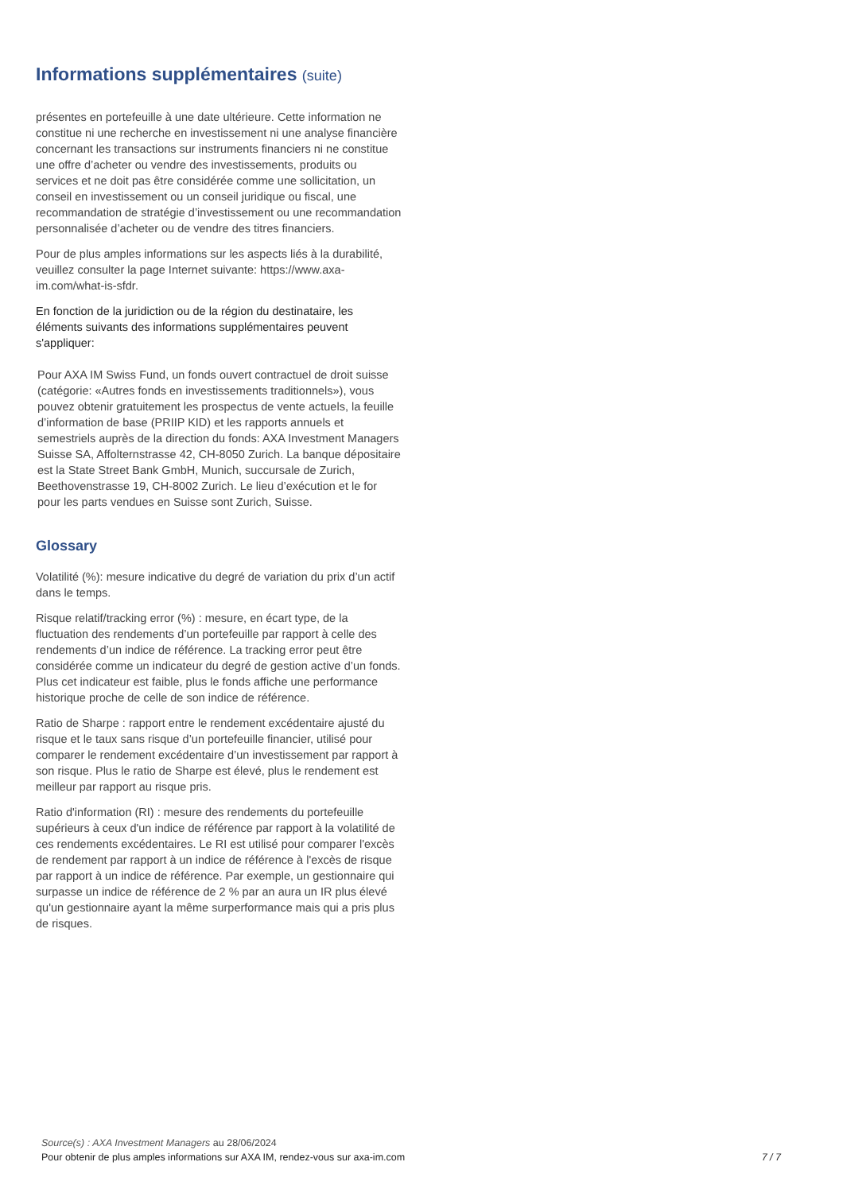Informations supplémentaires (suite)
présentes en portefeuille à une date ultérieure. Cette information ne constitue ni une recherche en investissement ni une analyse financière concernant les transactions sur instruments financiers ni ne constitue une offre d’acheter ou vendre des investissements, produits ou services et ne doit pas être considérée comme une sollicitation, un conseil en investissement ou un conseil juridique ou fiscal, une recommandation de stratégie d’investissement ou une recommandation personnalisée d’acheter ou de vendre des titres financiers.
Pour de plus amples informations sur les aspects liés à la durabilité, veuillez consulter la page Internet suivante: https://www.axa-im.com/what-is-sfdr.
En fonction de la juridiction ou de la région du destinataire, les éléments suivants des informations supplémentaires peuvent s'appliquer:
Pour AXA IM Swiss Fund, un fonds ouvert contractuel de droit suisse (catégorie: «Autres fonds en investissements traditionnels»), vous pouvez obtenir gratuitement les prospectus de vente actuels, la feuille d’information de base (PRIIP KID) et les rapports annuels et semestriels auprès de la direction du fonds: AXA Investment Managers Suisse SA, Affolternstrasse 42, CH-8050 Zurich. La banque dépositaire est la State Street Bank GmbH, Munich, succursale de Zurich, Beethovenstrasse 19, CH-8002 Zurich. Le lieu d’exécution et le for pour les parts vendues en Suisse sont Zurich, Suisse.
Glossary
Volatilité (%): mesure indicative du degré de variation du prix d’un actif dans le temps.
Risque relatif/tracking error (%) : mesure, en écart type, de la fluctuation des rendements d’un portefeuille par rapport à celle des rendements d’un indice de référence. La tracking error peut être considérée comme un indicateur du degré de gestion active d’un fonds. Plus cet indicateur est faible, plus le fonds affiche une performance historique proche de celle de son indice de référence.
Ratio de Sharpe : rapport entre le rendement excédentaire ajusté du risque et le taux sans risque d’un portefeuille financier, utilisé pour comparer le rendement excédentaire d’un investissement par rapport à son risque. Plus le ratio de Sharpe est élevé, plus le rendement est meilleur par rapport au risque pris.
Ratio d'information (RI) : mesure des rendements du portefeuille supérieurs à ceux d'un indice de référence par rapport à la volatilité de ces rendements excédentaires. Le RI est utilisé pour comparer l'excès de rendement par rapport à un indice de référence à l'excès de risque par rapport à un indice de référence. Par exemple, un gestionnaire qui surpasse un indice de référence de 2 % par an aura un IR plus élevé qu'un gestionnaire ayant la même surperformance mais qui a pris plus de risques.
Source(s) : AXA Investment Managers au 28/06/2024
Pour obtenir de plus amples informations sur AXA IM, rendez-vous sur axa-im.com 7 / 7